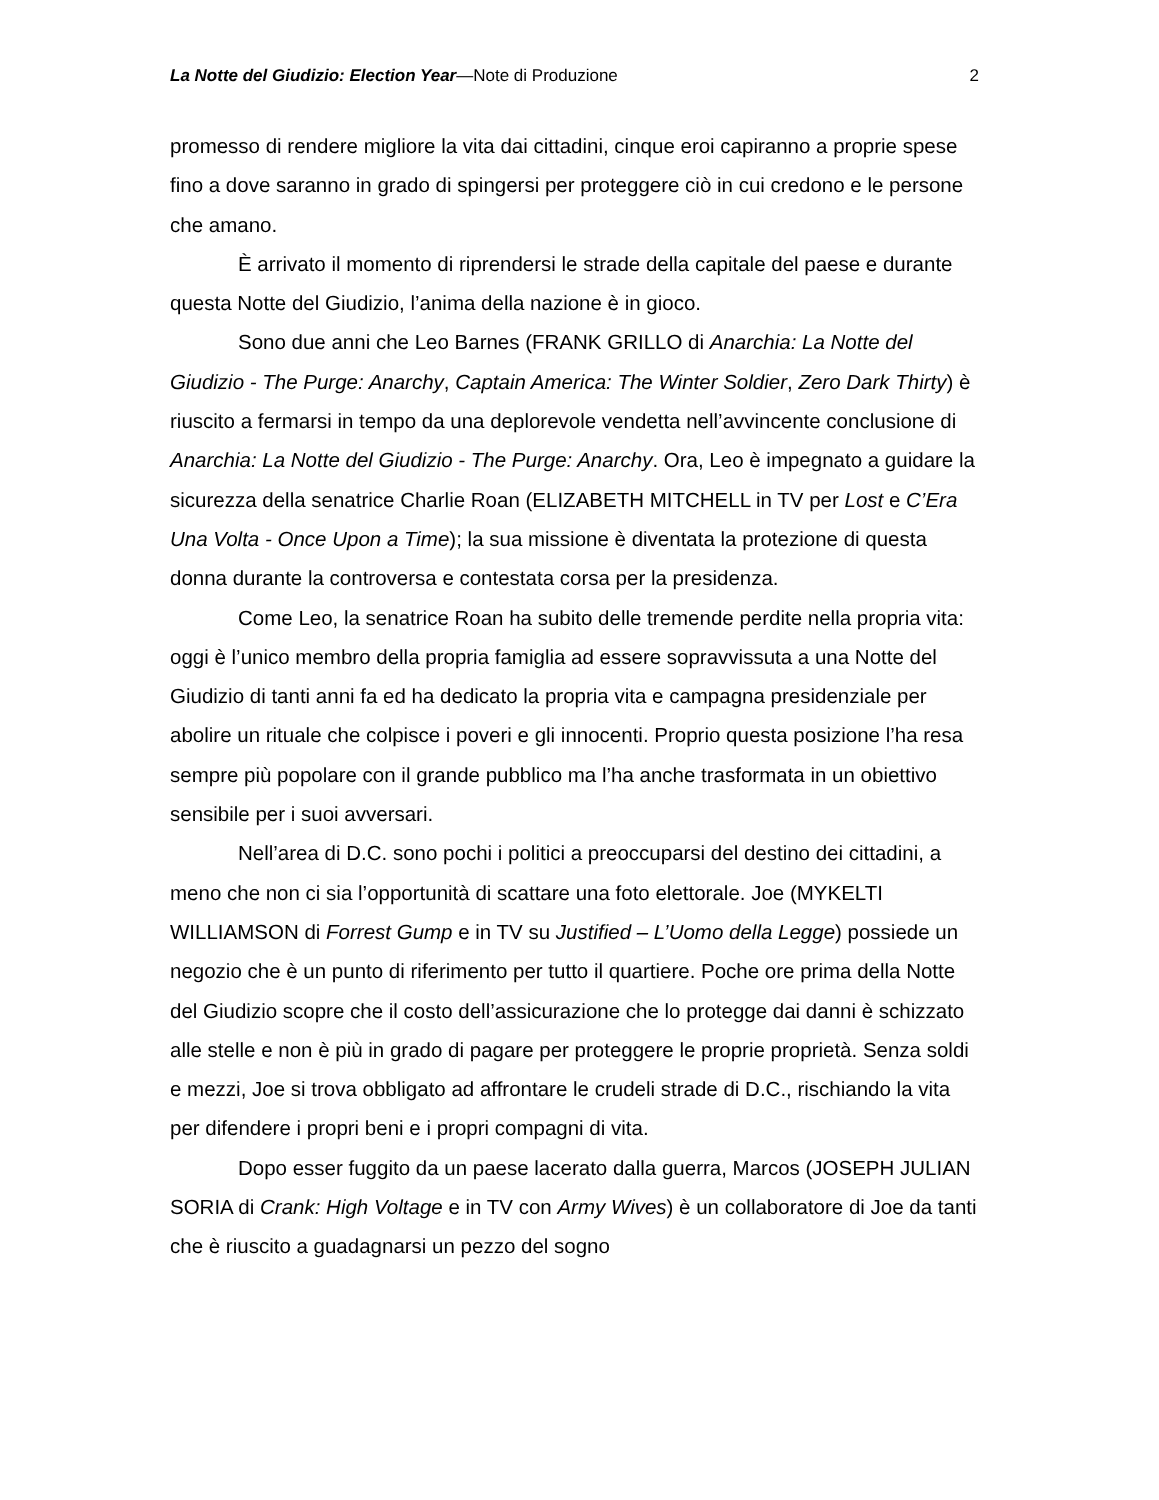La Notte del Giudizio: Election Year—Note di Produzione 2
promesso di rendere migliore la vita dai cittadini, cinque eroi capiranno a proprie spese fino a dove saranno in grado di spingersi per proteggere ciò in cui credono e le persone che amano.
È arrivato il momento di riprendersi le strade della capitale del paese e durante questa Notte del Giudizio, l’anima della nazione è in gioco.
Sono due anni che Leo Barnes (FRANK GRILLO di Anarchia: La Notte del Giudizio - The Purge: Anarchy, Captain America: The Winter Soldier, Zero Dark Thirty) è riuscito a fermarsi in tempo da una deplorevole vendetta nell’avvincente conclusione di Anarchia: La Notte del Giudizio - The Purge: Anarchy. Ora, Leo è impegnato a guidare la sicurezza della senatrice Charlie Roan (ELIZABETH MITCHELL in TV per Lost e C’Era Una Volta - Once Upon a Time); la sua missione è diventata la protezione di questa donna durante la controversa e contestata corsa per la presidenza.
Come Leo, la senatrice Roan ha subito delle tremende perdite nella propria vita: oggi è l’unico membro della propria famiglia ad essere sopravvissuta a una Notte del Giudizio di tanti anni fa ed ha dedicato la propria vita e campagna presidenziale per abolire un rituale che colpisce i poveri e gli innocenti. Proprio questa posizione l’ha resa sempre più popolare con il grande pubblico ma l’ha anche trasformata in un obiettivo sensibile per i suoi avversari.
Nell’area di D.C. sono pochi i politici a preoccuparsi del destino dei cittadini, a meno che non ci sia l’opportunità di scattare una foto elettorale. Joe (MYKELTI WILLIAMSON di Forrest Gump e in TV su Justified – L’Uomo della Legge) possiede un negozio che è un punto di riferimento per tutto il quartiere. Poche ore prima della Notte del Giudizio scopre che il costo dell’assicurazione che lo protegge dai danni è schizzato alle stelle e non è più in grado di pagare per proteggere le proprie proprietà. Senza soldi e mezzi, Joe si trova obbligato ad affrontare le crudeli strade di D.C., rischiando la vita per difendere i propri beni e i propri compagni di vita.
Dopo esser fuggito da un paese lacerato dalla guerra, Marcos (JOSEPH JULIAN SORIA di Crank: High Voltage e in TV con Army Wives) è un collaboratore di Joe da tanti che è riuscito a guadagnarsi un pezzo del sogno